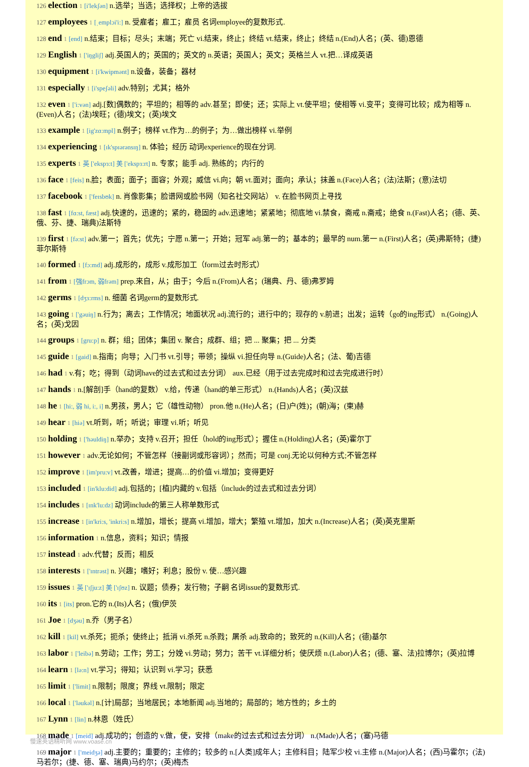126 election 1 [i'lekʃən] n.选举；当选；选择权；上帝的选拔
127 employees 1 [ˌemplɔi'i:] n. 受雇者；雇工；雇员 名词employee的复数形式.
128 end 1 [end] n.结束；目标；尽头；末端；死亡 vi.结束，终止；终结 vt.结束，终止；终结 n.(End)人名；(英、德)恩德
129 English 1 ['iŋgliʃ] adj.英国人的；英国的；英文的 n.英语；英国人；英文；英格兰人 vt.把…译成英语
130 equipment 1 [i'kwipmənt] n.设备，装备；器材
131 especially 1 [i'speʃəli] adv.特别；尤其；格外
132 even 1 ['i:vən] adj.[数]偶数的；平坦的；相等的 adv.甚至；即使；还；实际上 vt.使平坦；使相等 vi.变平；变得可比较；成为相等 n.(Even)人名；(法)埃旺；(德)埃文；(英)埃文
133 example 1 [ig'zɑ:mpl] n.例子；榜样 vt.作为…的例子；为…做出榜样 vi.举例
134 experiencing 1 [ɪk'spɪərənsɪŋ] n. 体验；经历 动词experience的现在分词.
135 experts 1 英 ['ekspɜ:t] 美 ['ekspɜ:rt] n. 专家；能手 adj. 熟练的；内行的
136 face 1 [feis] n.脸；表面；面子；面容；外观；威信 vi.向；朝 vt.面对；面向；承认；抹盖 n.(Face)人名；(法)法斯；(意)法切
137 facebook 1 ['feɪsbʊk] n. 肖像影集；脸谱网或脸书网（知名社交网站） v. 在脸书网页上寻找
138 fast 1 [fɑ:st, fæst] adj.快速的，迅速的；紧的，稳固的 adv.迅速地；紧紧地；彻底地 vi.禁食，斋戒 n.斋戒；绝食 n.(Fast)人名；(德、英、俄、芬、捷、瑞典)法斯特
139 first 1 [fə:st] adv.第一；首先；优先；宁愿 n.第一；开始；冠军 adj.第一的；基本的；最早的 num.第一 n.(First)人名；(英)弗斯特；(捷)菲尔斯特
140 formed 1 [fɔ:md] adj.成形的，成形 v.成形加工（form过去时形式）
141 from 1 [强frɔm, 弱frəm] prep.来自，从；由于；今后 n.(From)人名；(瑞典、丹、德)弗罗姆
142 germs 1 [dʒɜ:rms] n. 细菌 名词germ的复数形式.
143 going 1 ['gəuiŋ] n.行为；离去；工作情况；地面状况 adj.流行的；进行中的；现存的 v.前进；出发；运转（go的ing形式） n.(Going)人名；(英)戈因
144 groups 1 [gru:p] n. 群；组；团体；集团 v. 聚合；成群、组；把 ... 聚集；把 ... 分类
145 guide 1 [gaid] n.指南；向导；入门书 vt.引导；带领；操纵 vi.担任向导 n.(Guide)人名；(法、葡)吉德
146 had 1 v.有；吃；得到（动词have的过去式和过去分词） aux.已经（用于过去完成时和过去完成进行时）
147 hands 1 n.[解剖]手（hand的复数） v.给，传递（hand的单三形式） n.(Hands)人名；(英)汉兹
148 he 1 [hi:, 弱 hi, i:, i] n.男孩，男人；它（雄性动物） pron.他 n.(He)人名；(日)户(姓)；(朝)海；(柬)赫
149 hear 1 [hiə] vt.听到，听；听说；审理 vi.听；听见
150 holding 1 ['həuldiŋ] n.举办；支持 v.召开；担任（hold的ing形式）；握住 n.(Holding)人名；(英)霍尔丁
151 however 1 adv.无论如何；不管怎样（接副词或形容词）；然而；可是 conj.无论以何种方式;不管怎样
152 improve 1 [im'pru:v] vt.改善，增进；提高…的价值 vi.增加；变得更好
153 included 1 [in'klu:did] adj.包括的；[植]内藏的 v.包括（include的过去式和过去分词）
154 includes 1 [ɪnk'lu:dz] 动词include的第三人称单数形式
155 increase 1 [in'kri:s, 'inkri:s] n.增加，增长；提高 vi.增加，增大；繁殖 vt.增加，加大 n.(Increase)人名；(英)英克里斯
156 information 1 n.信息，资料；知识；情报
157 instead 1 adv.代替；反而；相反
158 interests 1 ['ɪntrəst] n. 兴趣；嗜好；利息；股份 v. 使…感兴趣
159 issues 1 英 ['ɪʃju:z] 美 ['ɪʃʊz] n. 议题；债券；发行物；子嗣 名词issue的复数形式.
160 its 1 [its] pron.它的 n.(Its)人名；(俄)伊茨
161 Joe 1 [dʒəu] n.乔（男子名）
162 kill 1 [kil] vt.杀死；扼杀；使终止；抵消 vi.杀死 n.杀戮；屠杀 adj.致命的；致死的 n.(Kill)人名；(德)基尔
163 labor 1 ['leibə] n.劳动；工作；劳工；分娩 vi.劳动；努力；苦干 vt.详细分析；使厌烦 n.(Labor)人名；(德、塞、法)拉博尔；(英)拉博
164 learn 1 [lə:n] vt.学习；得知；认识到 vi.学习；获悉
165 limit 1 ['limit] n.限制；限度；界线 vt.限制；限定
166 local 1 ['ləukəl] n.[计]局部；当地居民；本地新闻 adj.当地的；局部的；地方性的；乡土的
167 Lynn 1 [lin] n.林恩（姓氏）
168 made 1 [meid] adj.成功的；创造的 v.做，使，安排（make的过去式和过去分词） n.(Made)人名；(塞)马德
169 major 1 ['meidʒə] adj.主要的；重要的；主修的；较多的 n.[人类]成年人；主修科目；陆军少校 vi.主修 n.(Major)人名；(西)马霍尔；(法)马若尔；(捷、德、塞、瑞典)马约尔；(英)梅杰
慢速英语精听网 www.voase.cn